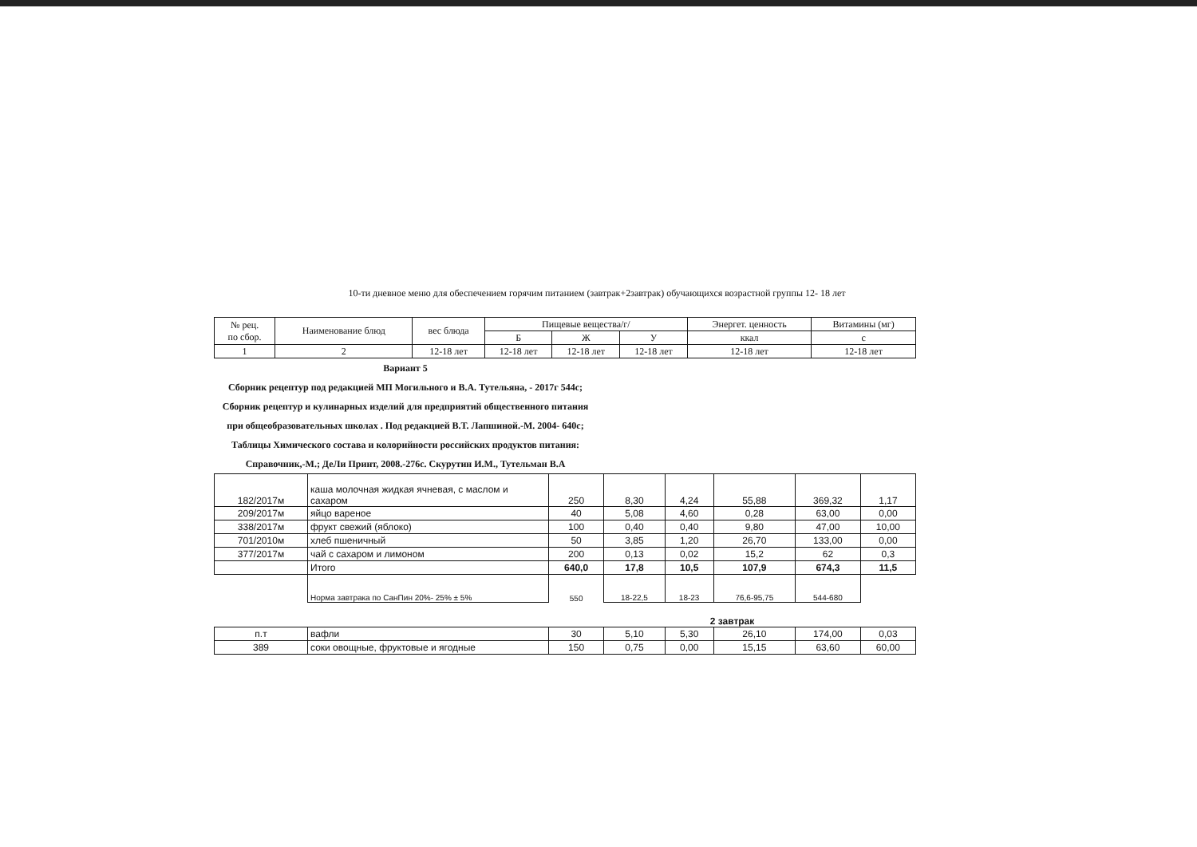10-ти дневное меню для обеспечением горячим питанием (завтрак+2завтрак) обучающихся возрастной группы 12- 18 лет
| № рец. по сбор. | Наименование блюд | вес блюда | Пищевые вещества/г/ | | | Энергет. ценность | Витамины (мг) |
| --- | --- | --- | --- | --- | --- | --- | --- |
| | | | Б | Ж | У | ккал | с |
| 1 | 2 | 12-18 лет | 12-18 лет | 12-18 лет | 12-18 лет | 12-18 лет | 12-18 лет |
Вариант 5
Сборник рецептур под редакцией МП Могильного и В.А. Тутельяна, - 2017г 544с; Сборник рецептур и кулинарных изделий для предприятий общественного питания при общеобразовательных школах . Под редакцией В.Т. Лапшиной.-М. 2004- 640с; Таблицы Химического состава и колорийности российских продуктов питания: Справочник,-М.; ДеЛи Принт, 2008.-276с. Скурутин И.М., Тутельман В.А
| 182/2017м | каша молочная жидкая ячневая, с маслом и сахаром | 250 | 8,30 | 4,24 | 55,88 | 369,32 | 1,17 |
| 209/2017м | яйцо вареное | 40 | 5,08 | 4,60 | 0,28 | 63,00 | 0,00 |
| 338/2017м | фрукт свежий (яблоко) | 100 | 0,40 | 0,40 | 9,80 | 47,00 | 10,00 |
| 701/2010м | хлеб пшеничный | 50 | 3,85 | 1,20 | 26,70 | 133,00 | 0,00 |
| 377/2017м | чай с сахаром и лимоном | 200 | 0,13 | 0,02 | 15,2 | 62 | 0,3 |
| | Итого | 640,0 | 17,8 | 10,5 | 107,9 | 674,3 | 11,5 |
| | Норма завтрака по СанПин 20%- 25% ± 5% | 550 | 18-22,5 | 18-23 | 76,6-95,75 | 544-680 | |
| | | 2 завтрак | | | | | |
| п.т | вафли | 30 | 5,10 | 5,30 | 26,10 | 174,00 | 0,03 |
| 389 | соки овощные, фруктовые и ягодные | 150 | 0,75 | 0,00 | 15,15 | 63,60 | 60,00 |